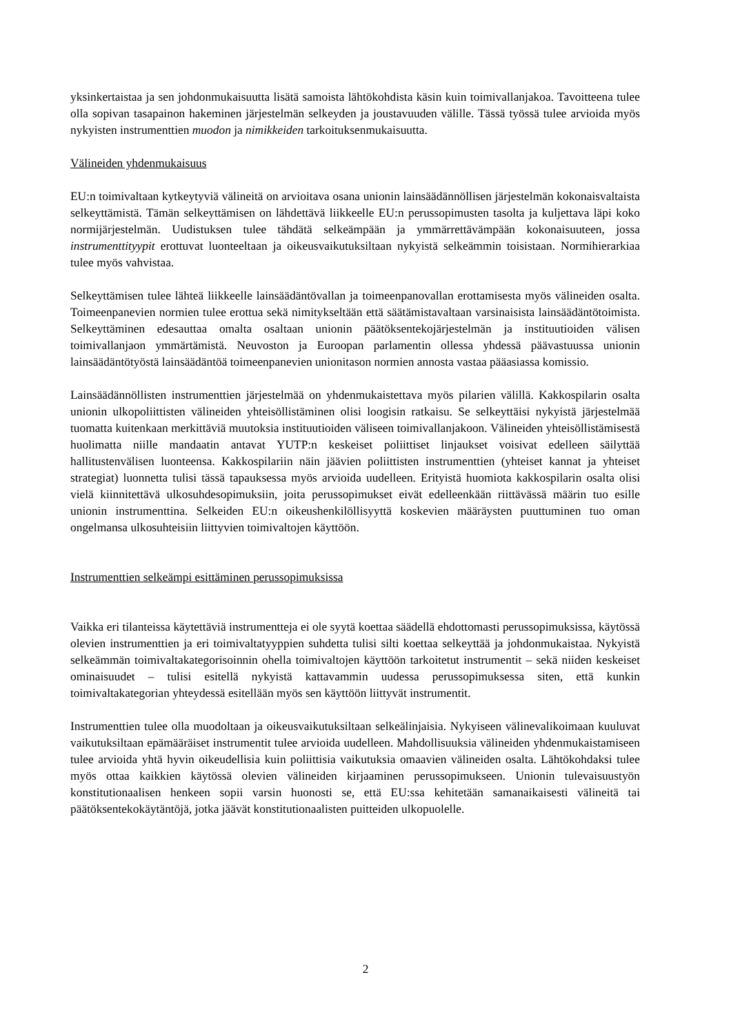yksinkertaistaa ja sen johdonmukaisuutta lisätä samoista lähtökohdista käsin kuin toimivallanjakoa. Tavoitteena tulee olla sopivan tasapainon hakeminen järjestelmän selkeyden ja joustavuuden välille. Tässä työssä tulee arvioida myös nykyisten instrumenttien muodon ja nimikkeiden tarkoituksenmukaisuutta.
Välineiden yhdenmukaisuus
EU:n toimivaltaan kytkeytyviä välineitä on arvioitava osana unionin lainsäädännöllisen järjestelmän kokonaisvaltaista selkeyttämistä. Tämän selkeyttämisen on lähdettävä liikkeelle EU:n perussopimusten tasolta ja kuljettava läpi koko normijärjestelmän. Uudistuksen tulee tähdätä selkeämpään ja ymmärrettävämpään kokonaisuuteen, jossa instrumenttityypit erottuvat luonteeltaan ja oikeusvaikutuksiltaan nykyistä selkeämmin toisistaan. Normihierarkiaa tulee myös vahvistaa.
Selkeyttämisen tulee lähteä liikkeelle lainsäädäntövallan ja toimeenpanovallan erottamisesta myös välineiden osalta. Toimeenpanevien normien tulee erottua sekä nimitykseltään että säätämistavaltaan varsinaisista lainsäädäntötoimista. Selkeyttäminen edesauttaa omalta osaltaan unionin päätöksentekojärjestelmän ja instituutioiden välisen toimivallanjaon ymmärtämistä. Neuvoston ja Euroopan parlamentin ollessa yhdessä päävastuussa unionin lainsäädäntötyöstä lainsäädäntöä toimeenpanevien unionitason normien annosta vastaa pääasiassa komissio.
Lainsäädännöllisten instrumenttien järjestelmää on yhdenmukaistettava myös pilarien välillä. Kakkospilarin osalta unionin ulkopoliittisten välineiden yhteisöllistäminen olisi loogisin ratkaisu. Se selkeyttäisi nykyistä järjestelmää tuomatta kuitenkaan merkittäviä muutoksia instituutioiden väliseen toimivallanjakoon. Välineiden yhteisöllistämisestä huolimatta niille mandaatin antavat YUTP:n keskeiset poliittiset linjaukset voisivat edelleen säilyttää hallitustenvälisen luonteensa. Kakkospilariin näin jäävien poliittisten instrumenttien (yhteiset kannat ja yhteiset strategiat) luonnetta tulisi tässä tapauksessa myös arvioida uudelleen. Erityistä huomiota kakkospilarin osalta olisi vielä kiinnitettävä ulkosuhdesopimuksiin, joita perussopimukset eivät edelleenkään riittävässä määrin tuo esille unionin instrumenttina. Selkeiden EU:n oikeushenkilöllisyyttä koskevien määräysten puuttuminen tuo oman ongelmansa ulkosuhteisiin liittyvien toimivaltojen käyttöön.
Instrumenttien selkeämpi esittäminen perussopimuksissa
Vaikka eri tilanteissa käytettäviä instrumentteja ei ole syytä koettaa säädellä ehdottomasti perussopimuksissa, käytössä olevien instrumenttien ja eri toimivaltatyyppien suhdetta tulisi silti koettaa selkeyttää ja johdonmukaistaa. Nykyistä selkeämmän toimivaltakategorisoinnin ohella toimivaltojen käyttöön tarkoitetut instrumentit – sekä niiden keskeiset ominaisuudet – tulisi esitellä nykyistä kattavammin uudessa perussopimuksessa siten, että kunkin toimivaltakategorian yhteydessä esitellään myös sen käyttöön liittyvät instrumentit.
Instrumenttien tulee olla muodoltaan ja oikeusvaikutuksiltaan selkeälinjaisia. Nykyiseen välinevalikoimaan kuuluvat vaikutuksiltaan epämääräiset instrumentit tulee arvioida uudelleen. Mahdollisuuksia välineiden yhdenmukaistamiseen tulee arvioida yhtä hyvin oikeudellisia kuin poliittisia vaikutuksia omaavien välineiden osalta. Lähtökohdaksi tulee myös ottaa kaikkien käytössä olevien välineiden kirjaaminen perussopimukseen. Unionin tulevaisuustyön konstitutionaalisen henkeen sopii varsin huonosti se, että EU:ssa kehitetään samanaikaisesti välineitä tai päätöksentekokäytäntöjä, jotka jäävät konstitutionaalisten puitteiden ulkopuolelle.
2